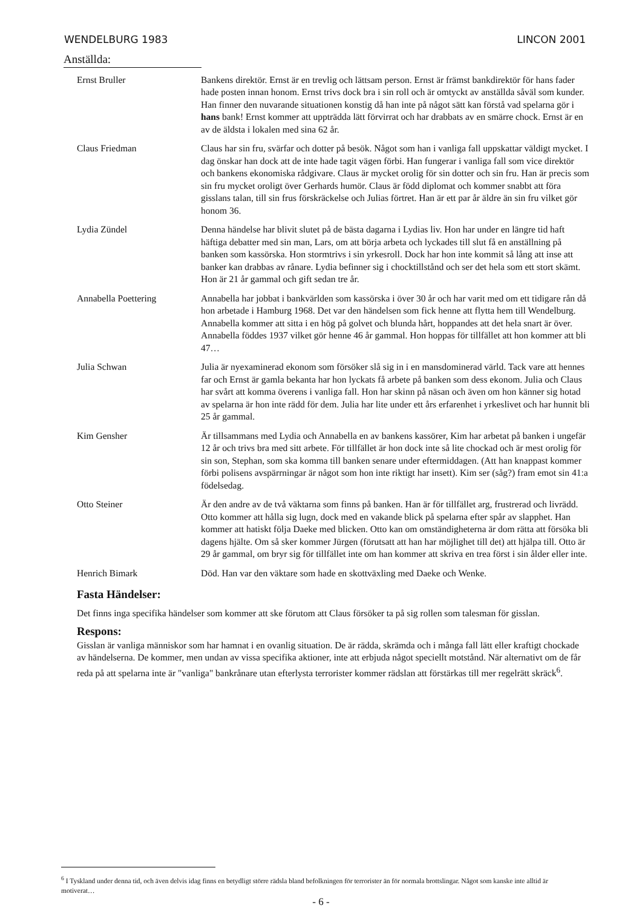WENDELBURG 1983 LINCON 2001
Anställda:
| Ernst Bruller | Bankens direktör. Ernst är en trevlig och lättsam person. Ernst är främst bankdirektör för hans fader hade posten innan honom. Ernst trivs dock bra i sin roll och är omtyckt av anställda såväl som kunder. Han finner den nuvarande situationen konstig då han inte på något sätt kan förstå vad spelarna gör i hans bank! Ernst kommer att uppträdda lätt förvirrat och har drabbats av en smärre chock. Ernst är en av de äldsta i lokalen med sina 62 år. |
| Claus Friedman | Claus har sin fru, svärfar och dotter på besök. Något som han i vanliga fall uppskattar väldigt mycket. I dag önskar han dock att de inte hade tagit vägen förbi. Han fungerar i vanliga fall som vice direktör och bankens ekonomiska rådgivare. Claus är mycket orolig för sin dotter och sin fru. Han är precis som sin fru mycket oroligt över Gerhards humör. Claus är född diplomat och kommer snabbt att föra gisslans talan, till sin frus förskräckelse och Julias förtret. Han är ett par år äldre än sin fru vilket gör honom 36. |
| Lydia Zündel | Denna händelse har blivit slutet på de bästa dagarna i Lydias liv. Hon har under en längre tid haft häftiga debatter med sin man, Lars, om att börja arbeta och lyckades till slut få en anställning på banken som kassörska. Hon stormtrivs i sin yrkesroll. Dock har hon inte kommit så lång att inse att banker kan drabbas av rånare. Lydia befinner sig i chocktillstånd och ser det hela som ett stort skämt. Hon är 21 år gammal och gift sedan tre år. |
| Annabella Poettering | Annabella har jobbat i bankvärlden som kassörska i över 30 år och har varit med om ett tidigare rån då hon arbetade i Hamburg 1968. Det var den händelsen som fick henne att flytta hem till Wendelburg. Annabella kommer att sitta i en hög på golvet och blunda hårt, hoppandes att det hela snart är över. Annabella föddes 1937 vilket gör henne 46 år gammal. Hon hoppas för tillfället att hon kommer att bli 47… |
| Julia Schwan | Julia är nyexaminerad ekonom som försöker slå sig in i en mansdominerad värld. Tack vare att hennes far och Ernst är gamla bekanta har hon lyckats få arbete på banken som dess ekonom. Julia och Claus har svårt att komma överens i vanliga fall. Hon har skinn på näsan och även om hon känner sig hotad av spelarna är hon inte rädd för dem. Julia har lite under ett års erfarenhet i yrkeslivet och har hunnit bli 25 år gammal. |
| Kim Gensher | Är tillsammans med Lydia och Annabella en av bankens kassörer, Kim har arbetat på banken i ungefär 12 år och trivs bra med sitt arbete. För tillfället är hon dock inte så lite chockad och är mest orolig för sin son, Stephan, som ska komma till banken senare under eftermiddagen. (Att han knappast kommer förbi polisens avspärrningar är något som hon inte riktigt har insett). Kim ser (såg?) fram emot sin 41:a födelsedag. |
| Otto Steiner | Är den andre av de två väktarna som finns på banken. Han är för tillfället arg, frustrerad och livrädd. Otto kommer att hålla sig lugn, dock med en vakande blick på spelarna efter spår av slapphet. Han kommer att hatiskt följa Daeke med blicken. Otto kan om omständigheterna är dom rätta att försöka bli dagens hjälte. Om så sker kommer Jürgen (förutsatt att han har möjlighet till det) att hjälpa till. Otto är 29 år gammal, om bryr sig för tillfället inte om han kommer att skriva en trea först i sin ålder eller inte. |
| Henrich Bimark | Död. Han var den väktare som hade en skottväxling med Daeke och Wenke. |
Fasta Händelser:
Det finns inga specifika händelser som kommer att ske förutom att Claus försöker ta på sig rollen som talesman för gisslan.
Respons:
Gisslan är vanliga människor som har hamnat i en ovanlig situation. De är rädda, skrämda och i många fall lätt eller kraftigt chockade av händelserna. De kommer, men undan av vissa specifika aktioner, inte att erbjuda något speciellt motstånd. När alternativt om de får reda på att spelarna inte är "vanliga" bankrånare utan efterlysta terrorister kommer rädslan att förstärkas till mer regelrätt skräck<sup>6</sup>.
<sup>6</sup> I Tyskland under denna tid, och även delvis idag finns en betydligt större rädsla bland befolkningen för terrorister än för normala brottslingar. Något som kanske inte alltid är motiverat…
- 6 -